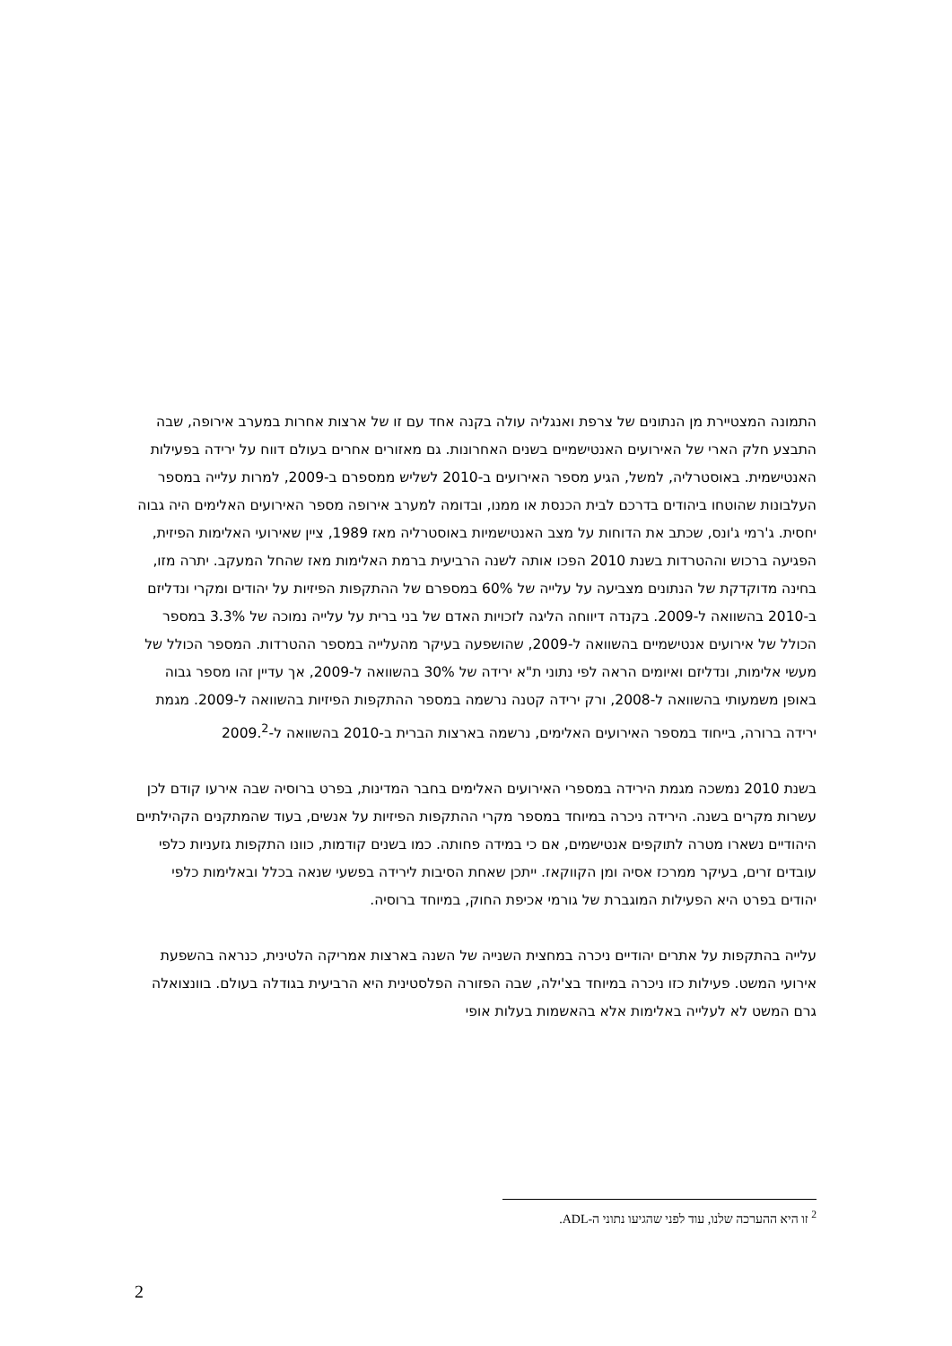התמונה המצטיירת מן הנתונים של צרפת ואנגליה עולה בקנה אחד עם זו של ארצות אחרות במערב אירופה, שבה התבצע חלק הארי של האירועים האנטישמיים בשנים האחרונות. גם מאזורים אחרים בעולם דווח על ירידה בפעילות האנטישמית. באוסטרליה, למשל, הגיע מספר האירועים ב-2010 לשליש ממספרם ב-2009, למרות עלייה במספר העלבונות שהוטחו ביהודים בדרכם לבית הכנסת או ממנו, ובדומה למערב אירופה מספר האירועים האלימים היה גבוה יחסית. ג'רמי ג'ונס, שכתב את הדוחות על מצב האנטישמיות באוסטרליה מאז 1989, ציין שאירועי האלימות הפיזית, הפגיעה ברכוש וההטרדות בשנת 2010 הפכו אותה לשנה הרביעית ברמת האלימות מאז שהחל המעקב. יתרה מזו, בחינה מדוקדקת של הנתונים מצביעה על עלייה של 60% במספרם של ההתקפות הפיזיות על יהודים ומקרי ונדליזם ב-2010 בהשוואה ל-2009. בקנדה דיווחה הליגה לזכויות האדם של בני ברית על עלייה נמוכה של 3.3% במספר הכולל של אירועים אנטישמיים בהשוואה ל-2009, שהושפעה בעיקר מהעלייה במספר ההטרדות. המספר הכולל של מעשי אלימות, ונדליזם ואיומים הראה לפי נתוני ת"א ירידה של 30% בהשוואה ל-2009, אך עדיין זהו מספר גבוה באופן משמעותי בהשוואה ל-2008, ורק ירידה קטנה נרשמה במספר ההתקפות הפיזיות בהשוואה ל-2009. מגמת ירידה ברורה, בייחוד במספר האירועים האלימים, נרשמה בארצות הברית ב-2010 בהשוואה ל-2009.<sup>2</sup>
בשנת 2010 נמשכה מגמת הירידה במספרי האירועים האלימים בחבר המדינות, בפרט ברוסיה שבה אירעו קודם לכן עשרות מקרים בשנה. הירידה ניכרה במיוחד במספר מקרי ההתקפות הפיזיות על אנשים, בעוד שהמתקנים הקהילתיים היהודיים נשארו מטרה לתוקפים אנטישמים, אם כי במידה פחותה. כמו בשנים קודמות, כוונו התקפות גזעניות כלפי עובדים זרים, בעיקר ממרכז אסיה ומן הקווקאז. ייתכן שאחת הסיבות לירידה בפשעי שנאה בכלל ובאלימות כלפי יהודים בפרט היא הפעילות המוגברת של גורמי אכיפת החוק, במיוחד ברוסיה.
עלייה בהתקפות על אתרים יהודיים ניכרה במחצית השנייה של השנה בארצות אמריקה הלטינית, כנראה בהשפעת אירועי המשט. פעילות כזו ניכרה במיוחד בצ'ילה, שבה הפזורה הפלסטינית היא הרביעית בגודלה בעולם. בוונצואלה גרם המשט לא לעלייה באלימות אלא בהאשמות בעלות אופי
<sup>2</sup> זו היא ההערכה שלנו, עוד לפני שהגיעו נתוני ה-ADL.
2